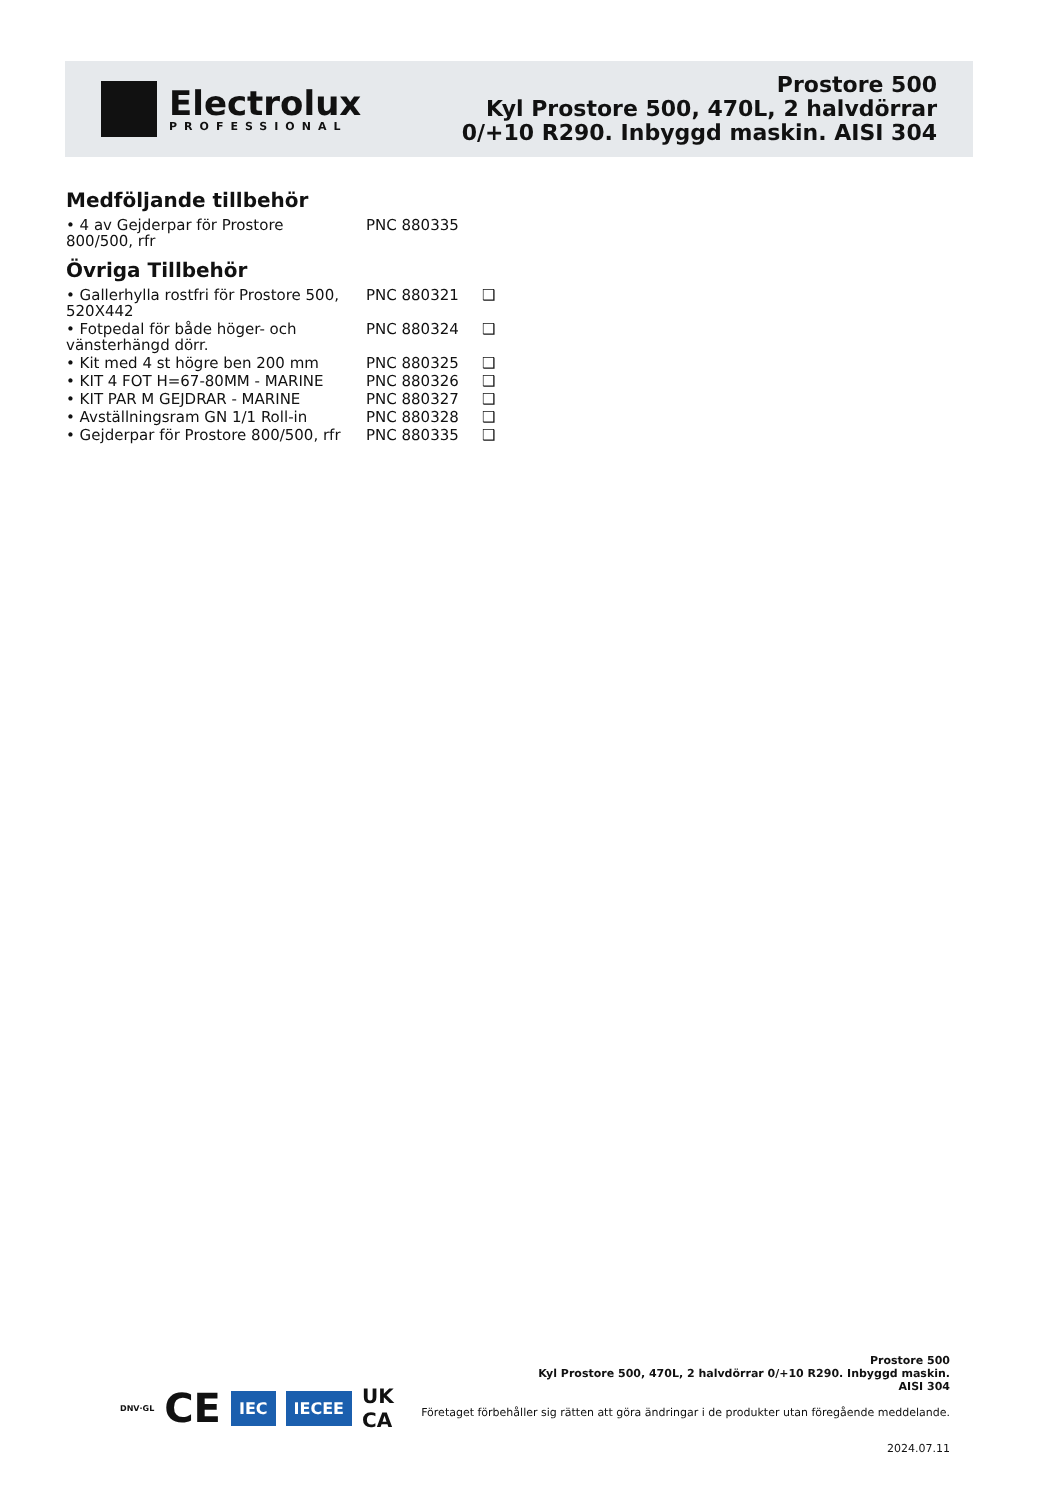Electrolux
PROFESSIONAL
Prostore 500
Kyl Prostore 500, 470L, 2 halvdörrar
0/+10 R290. Inbyggd maskin. AISI 304
Medföljande tillbehör
| • 4 av Gejderpar för Prostore 800/500, rfr | PNC 880335 |
Övriga Tillbehör
| • Gallerhylla rostfri för Prostore 500, 520X442 | PNC 880321 | ❑ |
| • Fotpedal för både höger- och vänsterhängd dörr. | PNC 880324 | ❑ |
| • Kit med 4 st högre ben 200 mm | PNC 880325 | ❑ |
| • KIT 4 FOT H=67-80MM - MARINE | PNC 880326 | ❑ |
| • KIT PAR M GEJDRAR - MARINE | PNC 880327 | ❑ |
| • Avställningsram GN 1/1 Roll-in | PNC 880328 | ❑ |
| • Gejderpar för Prostore 800/500, rfr | PNC 880335 | ❑ |
Prostore 500
Kyl Prostore 500, 470L, 2 halvdörrar 0/+10 R290. Inbyggd maskin. AISI 304
DNV·GL CE IEC IECEE UK
CA
Företaget förbehåller sig rätten att göra ändringar i de produkter utan föregående meddelande.
2024.07.11